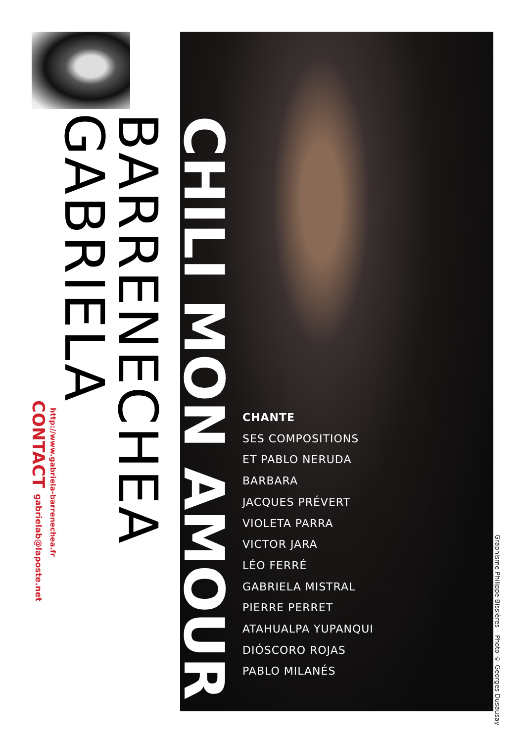CONTACT gabrielab@laposte.net
http://www.gabriela-barrenechea.fr
GABRIELA
BARRENECHEA
CHILI MON AMOUR
CHANTE
SES COMPOSITIONS
ET PABLO NERUDA
BARBARA
JACQUES PRÉVERT
VIOLETA PARRA
VICTOR JARA
LÉO FERRÉ
GABRIELA MISTRAL
PIERRE PERRET
ATAHUALPA YUPANQUI
DIÓSCORO ROJAS
PABLO MILANÉS
Graphisme Philippe Bissières – Photo © Georges Dusausay